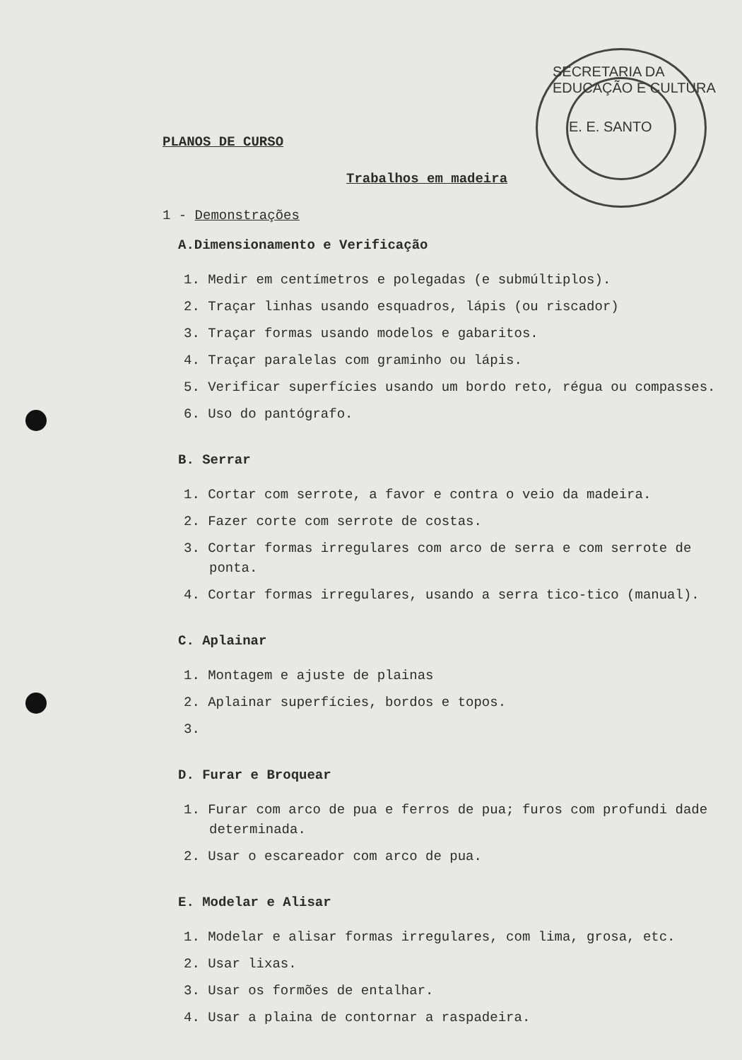SECRETARIA DA EDUCAÇÃO E CULTURA
E. E. SANTO
PLANOS DE CURSO
Trabalhos em madeira
1 - Demonstrações
A.Dimensionamento e Verificação
1. Medir em centímetros e polegadas (e submúltiplos).
2. Traçar linhas usando esquadros, lápis (ou riscador)
3. Traçar formas usando modelos e gabaritos.
4. Traçar paralelas com graminho ou lápis.
5. Verificar superfícies usando um bordo reto, régua ou compasses.
6. Uso do pantógrafo.
B. Serrar
1. Cortar com serrote, a favor e contra o veio da madeira.
2. Fazer corte com serrote de costas.
3. Cortar formas irregulares com arco de serra e com serrote de ponta.
4. Cortar formas irregulares, usando a serra tico-tico (manual).
C. Aplainar
1. Montagem e ajuste de plainas
2. Aplainar superfícies, bordos e topos.
3.
D. Furar e Broquear
1. Furar com arco de pua e ferros de pua; furos com profundi dade determinada.
2. Usar o escareador com arco de pua.
E. Modelar e Alisar
1. Modelar e alisar formas irregulares, com lima, grosa, etc.
2. Usar lixas.
3. Usar os formões de entalhar.
4. Usar a plaina de contornar a raspadeira.